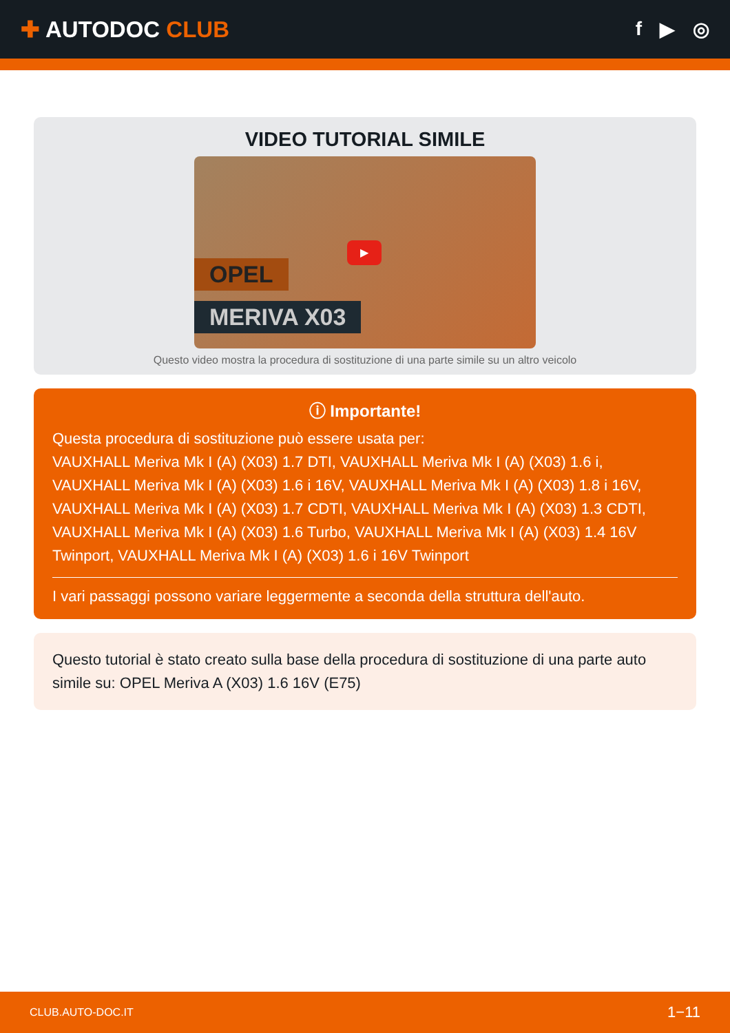✚ AUTODOC CLUB
f ▶ ◎
VIDEO TUTORIAL SIMILE
OPEL
MERIVA X03
▶
Questo video mostra la procedura di sostituzione di una parte simile su un altro veicolo
ⓘ Importante!
Questa procedura di sostituzione può essere usata per:
VAUXHALL Meriva Mk I (A) (X03) 1.7 DTI, VAUXHALL Meriva Mk I (A) (X03) 1.6 i, VAUXHALL Meriva Mk I (A) (X03) 1.6 i 16V, VAUXHALL Meriva Mk I (A) (X03) 1.8 i 16V, VAUXHALL Meriva Mk I (A) (X03) 1.7 CDTI, VAUXHALL Meriva Mk I (A) (X03) 1.3 CDTI, VAUXHALL Meriva Mk I (A) (X03) 1.6 Turbo, VAUXHALL Meriva Mk I (A) (X03) 1.4 16V Twinport, VAUXHALL Meriva Mk I (A) (X03) 1.6 i 16V Twinport
I vari passaggi possono variare leggermente a seconda della struttura dell'auto.
Questo tutorial è stato creato sulla base della procedura di sostituzione di una parte auto simile su: OPEL Meriva A (X03) 1.6 16V (E75)
CLUB.AUTO-DOC.IT 1−11